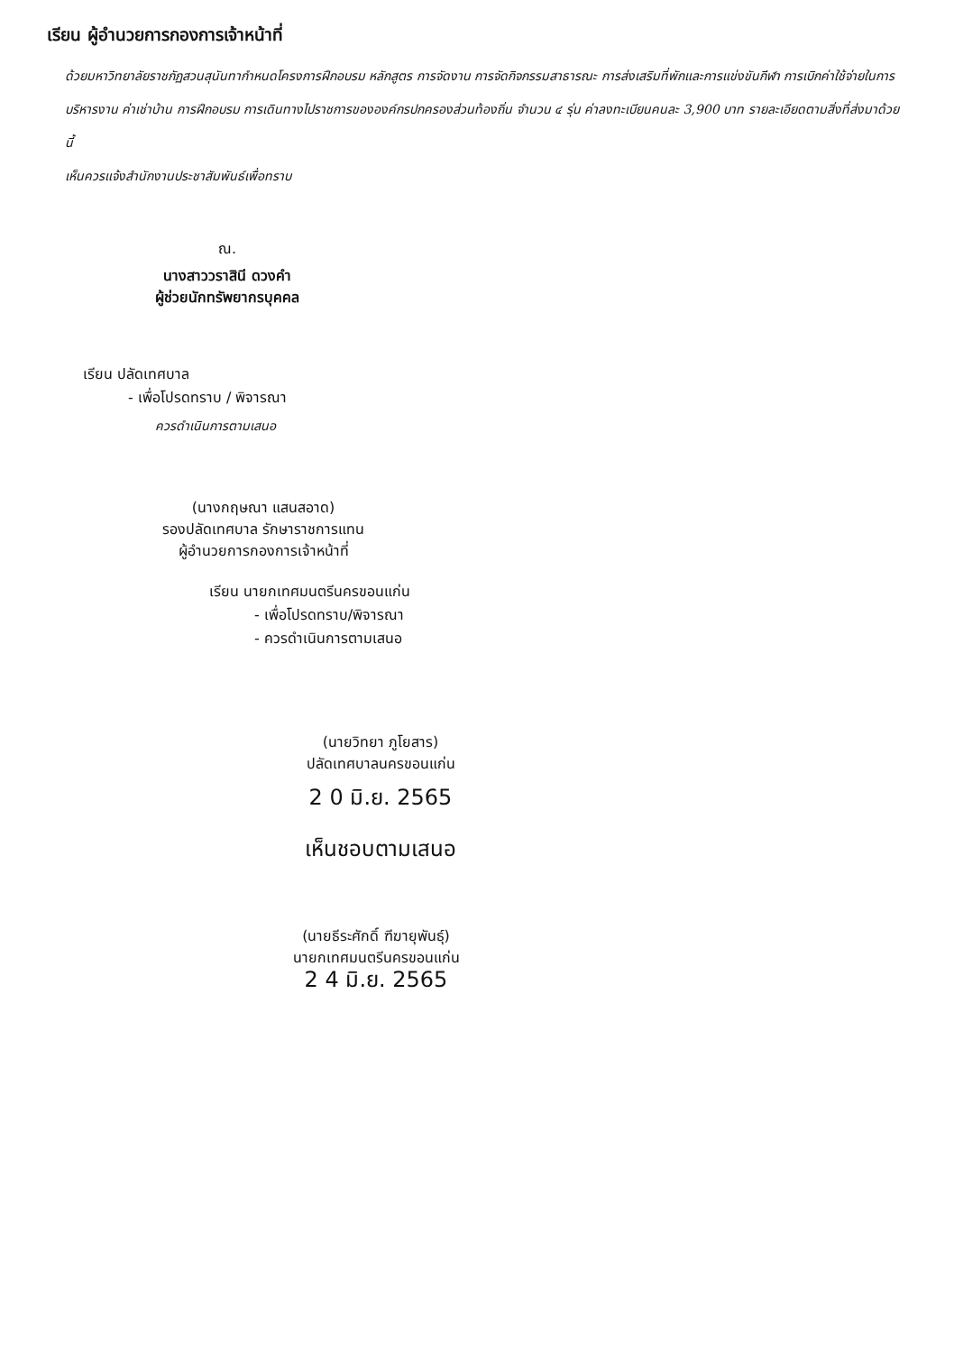เรียน ผู้อำนวยการกองการเจ้าหน้าที่
ด้วยมหาวิทยาลัยราชภัฏสวนสุนันทากำหนดโครงการฝึกอบรม หลักสูตร การจัดงาน การจัดกิจกรรมสาธารณะ การส่งเสริมที่พักและการแข่งขันกีฬา การเบิกค่าใช้จ่ายในการบริหารงาน ค่าเช่าบ้าน การฝึกอบรม การเดินทางไปราชการขององค์กรปกครองส่วนท้องถิ่น จำนวน ๔ รุ่น ค่าลงทะเบียนคนละ 3,900 บาท รายละเอียดตามสิ่งที่ส่งมาด้วยนี้
เห็นควรแจ้งสำนักงานประชาสัมพันธ์เพื่อทราบ
ณ.
นางสาววราสินี ดวงคำ
ผู้ช่วยนักทรัพยากรบุคคล
เรียน ปลัดเทศบาล
- เพื่อโปรดทราบ / พิจารณา
ควรดำเนินการตามเสนอ
(นางกฤษณา แสนสอาด)
รองปลัดเทศบาล รักษาราชการแทน
ผู้อำนวยการกองการเจ้าหน้าที่
เรียน นายกเทศมนตรีนครขอนแก่น
- เพื่อโปรดทราบ/พิจารณา
- ควรดำเนินการตามเสนอ
(นายวิทยา ภูโยสาร)
ปลัดเทศบาลนครขอนแก่น
2 0 มิ.ย. 2565
เห็นชอบตามเสนอ
(นายธีระศักดิ์ ฑีฆายุพันธุ์)
นายกเทศมนตรีนครขอนแก่น
2 4 มิ.ย. 2565